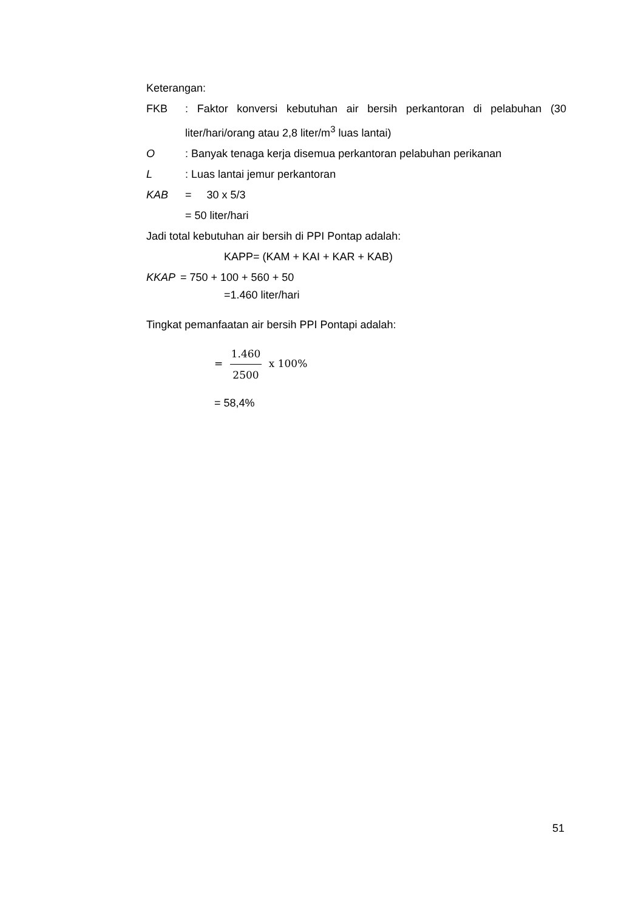Keterangan:
FKB : Faktor konversi kebutuhan air bersih perkantoran di pelabuhan (30 liter/hari/orang atau 2,8 liter/m<sup>3</sup> luas lantai)
O : Banyak tenaga kerja disemua perkantoran pelabuhan perikanan
L : Luas lantai jemur perkantoran
KAB = 30 x 5/3
= 50 liter/hari
Jadi total kebutuhan air bersih di PPI Pontap adalah:
KAPP= (KAM + KAI + KAR + KAB)
KKAP = 750 + 100 + 560 + 50
=1.460 liter/hari
Tingkat pemanfaatan air bersih PPI Pontapi adalah:
= 1.460 2500 x 100%
= 58,4%
51